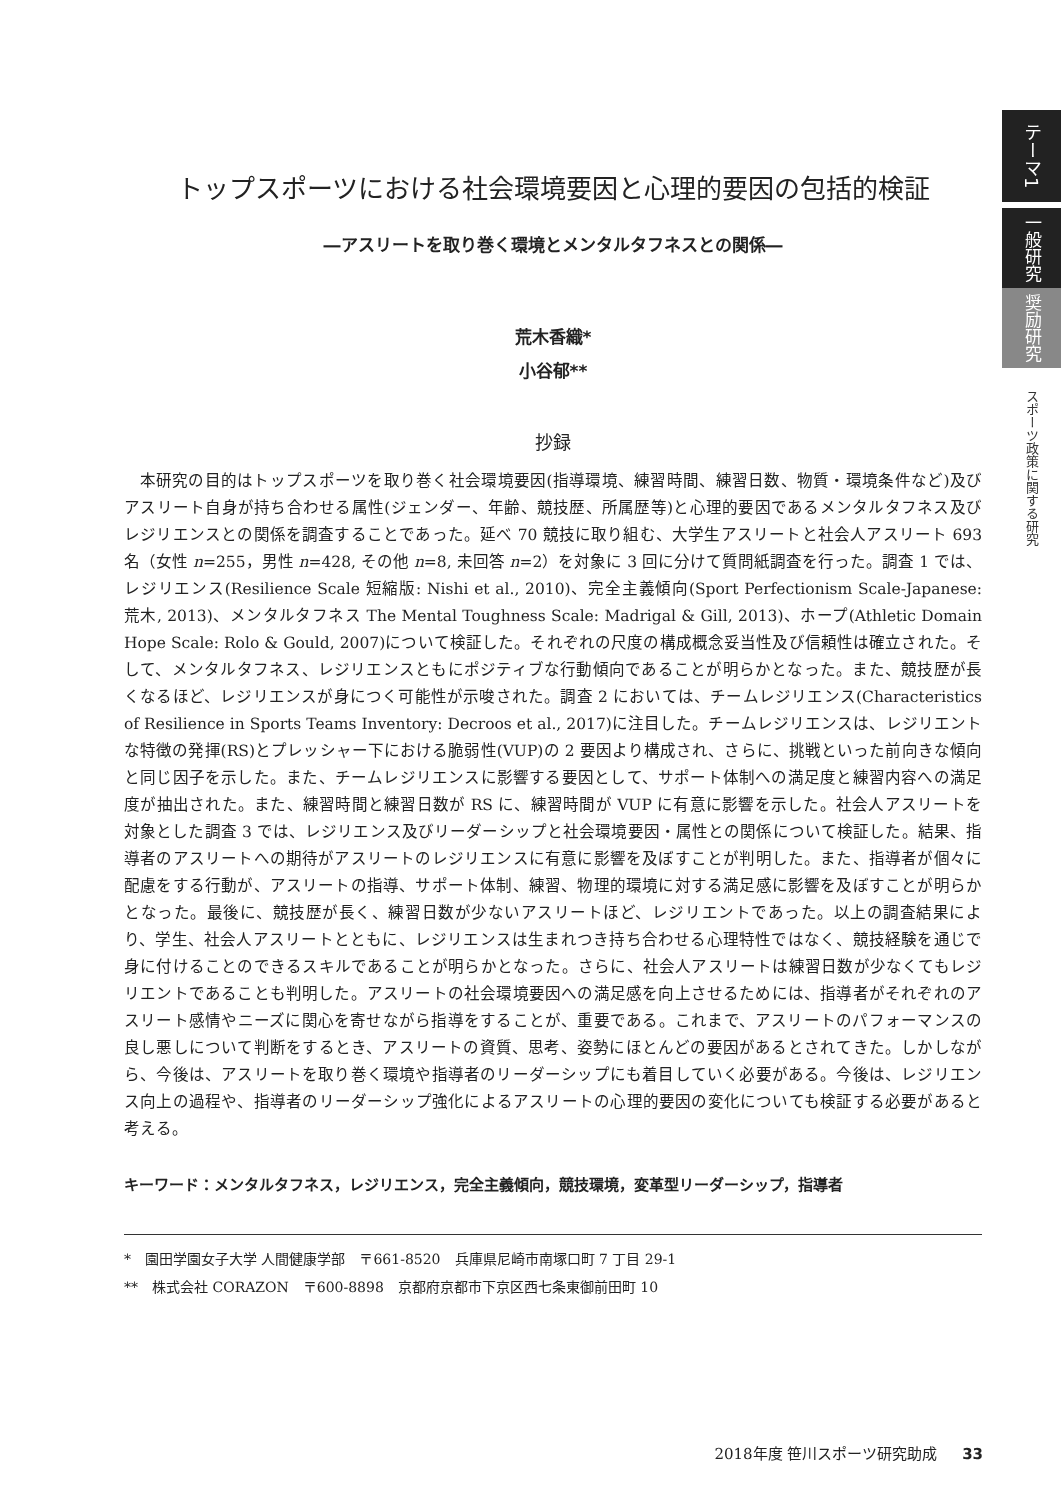テーマ1
一般研究
奨励研究
スポーツ政策に関する研究
トップスポーツにおける社会環境要因と心理的要因の包括的検証
―アスリートを取り巻く環境とメンタルタフネスとの関係―
荒木香織*
小谷郁**
抄録
本研究の目的はトップスポーツを取り巻く社会環境要因(指導環境、練習時間、練習日数、物質・環境条件など)及びアスリート自身が持ち合わせる属性(ジェンダー、年齢、競技歴、所属歴等)と心理的要因であるメンタルタフネス及びレジリエンスとの関係を調査することであった。延べ 70 競技に取り組む、大学生アスリートと社会人アスリート 693 名（女性 n=255，男性 n=428, その他 n=8, 未回答 n=2）を対象に 3 回に分けて質問紙調査を行った。調査 1 では、レジリエンス(Resilience Scale 短縮版: Nishi et al., 2010)、完全主義傾向(Sport Perfectionism Scale-Japanese: 荒木, 2013)、メンタルタフネス The Mental Toughness Scale: Madrigal & Gill, 2013)、ホープ(Athletic Domain Hope Scale: Rolo & Gould, 2007)について検証した。それぞれの尺度の構成概念妥当性及び信頼性は確立された。そして、メンタルタフネス、レジリエンスともにポジティブな行動傾向であることが明らかとなった。また、競技歴が長くなるほど、レジリエンスが身につく可能性が示唆された。調査 2 においては、チームレジリエンス(Characteristics of Resilience in Sports Teams Inventory: Decroos et al., 2017)に注目した。チームレジリエンスは、レジリエントな特徴の発揮(RS)とプレッシャー下における脆弱性(VUP)の 2 要因より構成され、さらに、挑戦といった前向きな傾向と同じ因子を示した。また、チームレジリエンスに影響する要因として、サポート体制への満足度と練習内容への満足度が抽出された。また、練習時間と練習日数が RS に、練習時間が VUP に有意に影響を示した。社会人アスリートを対象とした調査 3 では、レジリエンス及びリーダーシップと社会環境要因・属性との関係について検証した。結果、指導者のアスリートへの期待がアスリートのレジリエンスに有意に影響を及ぼすことが判明した。また、指導者が個々に配慮をする行動が、アスリートの指導、サポート体制、練習、物理的環境に対する満足感に影響を及ぼすことが明らかとなった。最後に、競技歴が長く、練習日数が少ないアスリートほど、レジリエントであった。以上の調査結果により、学生、社会人アスリートとともに、レジリエンスは生まれつき持ち合わせる心理特性ではなく、競技経験を通じで身に付けることのできるスキルであることが明らかとなった。さらに、社会人アスリートは練習日数が少なくてもレジリエントであることも判明した。アスリートの社会環境要因への満足感を向上させるためには、指導者がそれぞれのアスリート感情やニーズに関心を寄せながら指導をすることが、重要である。これまで、アスリートのパフォーマンスの良し悪しについて判断をするとき、アスリートの資質、思考、姿勢にほとんどの要因があるとされてきた。しかしながら、今後は、アスリートを取り巻く環境や指導者のリーダーシップにも着目していく必要がある。今後は、レジリエンス向上の過程や、指導者のリーダーシップ強化によるアスリートの心理的要因の変化についても検証する必要があると考える。
キーワード：メンタルタフネス，レジリエンス，完全主義傾向，競技環境，変革型リーダーシップ，指導者
*　園田学園女子大学 人間健康学部　〒661-8520　兵庫県尼崎市南塚口町 7 丁目 29-1
**　株式会社 CORAZON　〒600-8898　京都府京都市下京区西七条東御前田町 10
2018年度 笹川スポーツ研究助成 33